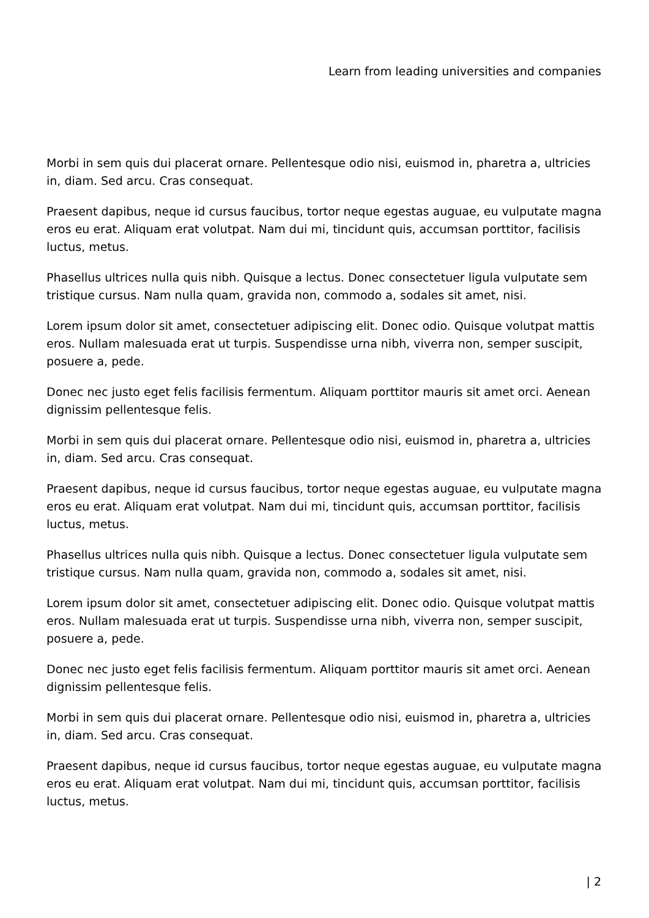Learn from leading universities and companies
Morbi in sem quis dui placerat ornare. Pellentesque odio nisi, euismod in, pharetra a, ultricies in, diam. Sed arcu. Cras consequat.
Praesent dapibus, neque id cursus faucibus, tortor neque egestas auguae, eu vulputate magna eros eu erat. Aliquam erat volutpat. Nam dui mi, tincidunt quis, accumsan porttitor, facilisis luctus, metus.
Phasellus ultrices nulla quis nibh. Quisque a lectus. Donec consectetuer ligula vulputate sem tristique cursus. Nam nulla quam, gravida non, commodo a, sodales sit amet, nisi.
Lorem ipsum dolor sit amet, consectetuer adipiscing elit. Donec odio. Quisque volutpat mattis eros. Nullam malesuada erat ut turpis. Suspendisse urna nibh, viverra non, semper suscipit, posuere a, pede.
Donec nec justo eget felis facilisis fermentum. Aliquam porttitor mauris sit amet orci. Aenean dignissim pellentesque felis.
Morbi in sem quis dui placerat ornare. Pellentesque odio nisi, euismod in, pharetra a, ultricies in, diam. Sed arcu. Cras consequat.
Praesent dapibus, neque id cursus faucibus, tortor neque egestas auguae, eu vulputate magna eros eu erat. Aliquam erat volutpat. Nam dui mi, tincidunt quis, accumsan porttitor, facilisis luctus, metus.
Phasellus ultrices nulla quis nibh. Quisque a lectus. Donec consectetuer ligula vulputate sem tristique cursus. Nam nulla quam, gravida non, commodo a, sodales sit amet, nisi.
Lorem ipsum dolor sit amet, consectetuer adipiscing elit. Donec odio. Quisque volutpat mattis eros. Nullam malesuada erat ut turpis. Suspendisse urna nibh, viverra non, semper suscipit, posuere a, pede.
Donec nec justo eget felis facilisis fermentum. Aliquam porttitor mauris sit amet orci. Aenean dignissim pellentesque felis.
Morbi in sem quis dui placerat ornare. Pellentesque odio nisi, euismod in, pharetra a, ultricies in, diam. Sed arcu. Cras consequat.
Praesent dapibus, neque id cursus faucibus, tortor neque egestas auguae, eu vulputate magna eros eu erat. Aliquam erat volutpat. Nam dui mi, tincidunt quis, accumsan porttitor, facilisis luctus, metus.
| 2